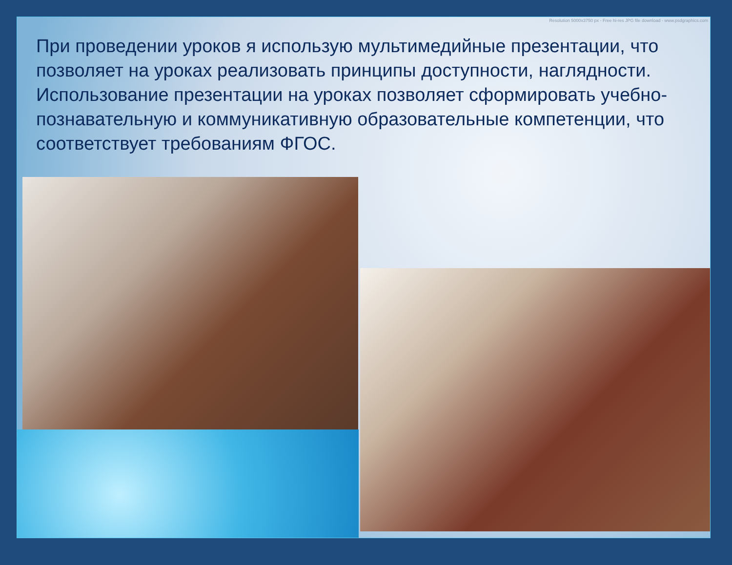Resolution 5000x3750 px - Free hi-res JPG file download - www.psdgraphics.com
При проведении уроков я использую мультимедийные презентации, что позволяет на уроках реализовать принципы доступности, наглядности. Использование презентации на уроках позволяет сформировать учебно-познавательную и коммуникативную образовательные компетенции, что соответствует требованиям ФГОС.